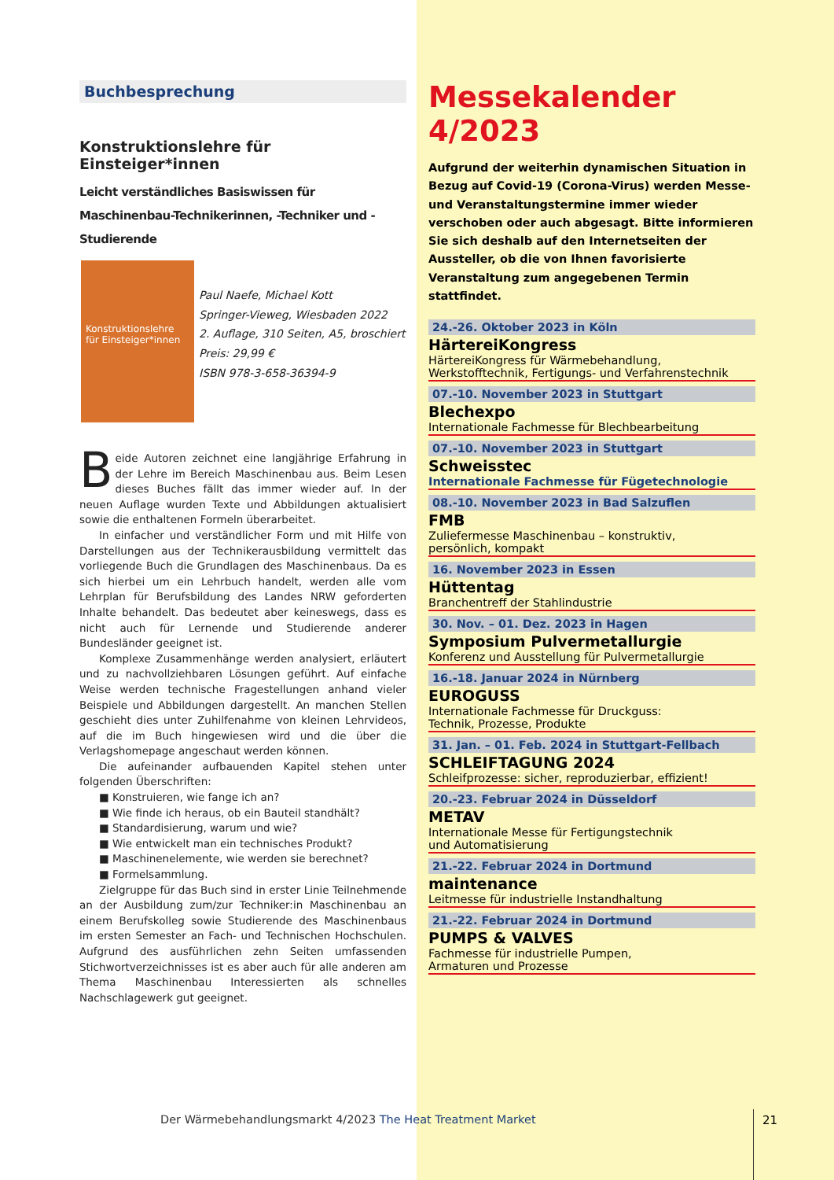Buchbesprechung
Konstruktionslehre für Einsteiger*innen
Leicht verständliches Basiswissen für Maschinenbau-Technikerinnen, -Techniker und -Studierende
Konstruktionslehre für Einsteiger*innen
Paul Naefe, Michael Kott
Springer-Vieweg, Wiesbaden 2022
2. Auflage, 310 Seiten, A5, broschiert
Preis: 29,99 €
ISBN 978-3-658-36394-9
Beide Autoren zeichnet eine langjährige Erfahrung in der Lehre im Bereich Maschinenbau aus. Beim Lesen dieses Buches fällt das immer wieder auf. In der neuen Auflage wurden Texte und Abbildungen aktualisiert sowie die enthaltenen Formeln überarbeitet.
In einfacher und verständlicher Form und mit Hilfe von Darstellungen aus der Technikerausbildung vermittelt das vorliegende Buch die Grundlagen des Maschinenbaus. Da es sich hierbei um ein Lehrbuch handelt, werden alle vom Lehrplan für Berufsbildung des Landes NRW geforderten Inhalte behandelt. Das bedeutet aber keineswegs, dass es nicht auch für Lernende und Studierende anderer Bundesländer geeignet ist.
Komplexe Zusammenhänge werden analysiert, erläutert und zu nachvollziehbaren Lösungen geführt. Auf einfache Weise werden technische Fragestellungen anhand vieler Beispiele und Abbildungen dargestellt. An manchen Stellen geschieht dies unter Zuhilfenahme von kleinen Lehrvideos, auf die im Buch hingewiesen wird und die über die Verlagshomepage angeschaut werden können.
Die aufeinander aufbauenden Kapitel stehen unter folgenden Überschriften:
■ Konstruieren, wie fange ich an?
■ Wie finde ich heraus, ob ein Bauteil standhält?
■ Standardisierung, warum und wie?
■ Wie entwickelt man ein technisches Produkt?
■ Maschinenelemente, wie werden sie berechnet?
■ Formelsammlung.
Zielgruppe für das Buch sind in erster Linie Teilnehmende an der Ausbildung zum/zur Techniker:in Maschinenbau an einem Berufskolleg sowie Studierende des Maschinenbaus im ersten Semester an Fach- und Technischen Hochschulen. Aufgrund des ausführlichen zehn Seiten umfassenden Stichwortverzeichnisses ist es aber auch für alle anderen am Thema Maschinenbau Interessierten als schnelles Nachschlagewerk gut geeignet.
Messekalender 4/2023
Aufgrund der weiterhin dynamischen Situation in Bezug auf Covid-19 (Corona-Virus) werden Messe- und Veranstaltungstermine immer wieder verschoben oder auch abgesagt. Bitte informieren Sie sich deshalb auf den Internetseiten der Aussteller, ob die von Ihnen favorisierte Veranstaltung zum angegebenen Termin stattfindet.
24.-26. Oktober 2023 in Köln
HärtereiKongress
HärtereiKongress für Wärmebehandlung,
Werkstofftechnik, Fertigungs- und Verfahrenstechnik
07.-10. November 2023 in Stuttgart
Blechexpo
Internationale Fachmesse für Blechbearbeitung
07.-10. November 2023 in Stuttgart
Schweisstec
Internationale Fachmesse für Fügetechnologie
08.-10. November 2023 in Bad Salzuflen
FMB
Zuliefermesse Maschinenbau – konstruktiv,
persönlich, kompakt
16. November 2023 in Essen
Hüttentag
Branchentreff der Stahlindustrie
30. Nov. – 01. Dez. 2023 in Hagen
Symposium Pulvermetallurgie
Konferenz und Ausstellung für Pulvermetallurgie
16.-18. Januar 2024 in Nürnberg
EUROGUSS
Internationale Fachmesse für Druckguss:
Technik, Prozesse, Produkte
31. Jan. – 01. Feb. 2024 in Stuttgart-Fellbach
SCHLEIFTAGUNG 2024
Schleifprozesse: sicher, reproduzierbar, effizient!
20.-23. Februar 2024 in Düsseldorf
METAV
Internationale Messe für Fertigungstechnik
und Automatisierung
21.-22. Februar 2024 in Dortmund
maintenance
Leitmesse für industrielle Instandhaltung
21.-22. Februar 2024 in Dortmund
PUMPS & VALVES
Fachmesse für industrielle Pumpen,
Armaturen und Prozesse
Der Wärmebehandlungsmarkt 4/2023 The Heat Treatment Market
21